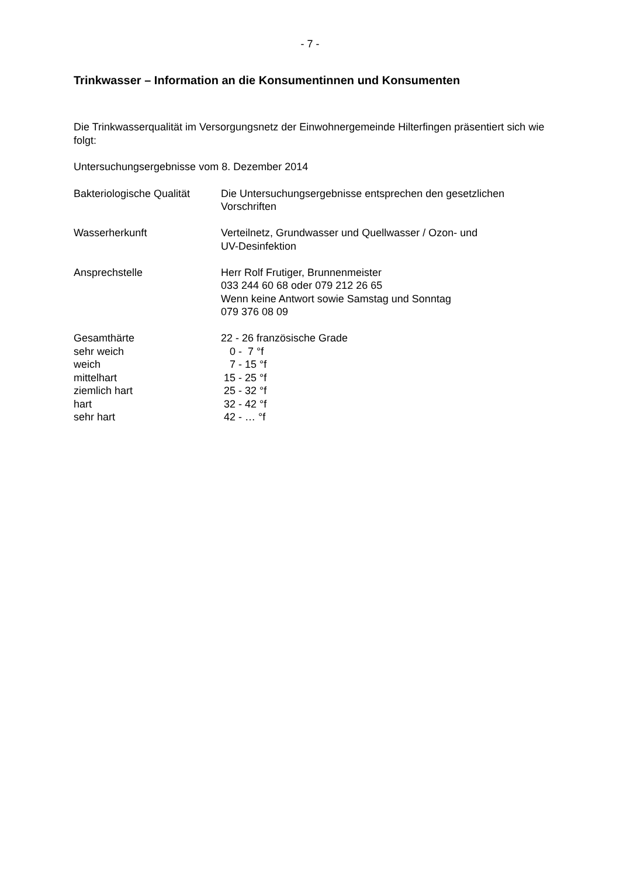- 7 -
Trinkwasser – Information an die Konsumentinnen und Konsumenten
Die Trinkwasserqualität im Versorgungsnetz der Einwohnergemeinde Hilterfingen präsentiert sich wie folgt:
Untersuchungsergebnisse vom 8. Dezember 2014
| Bakteriologische Qualität | Die Untersuchungsergebnisse entsprechen den gesetzlichen Vorschriften |
| Wasserherkunft | Verteilnetz, Grundwasser und Quellwasser / Ozon- und UV-Desinfektion |
| Ansprechstelle | Herr Rolf Frutiger, Brunnenmeister 033 244 60 68 oder 079 212 26 65 Wenn keine Antwort sowie Samstag und Sonntag 079 376 08 09 |
| Gesamthärte | 22 - 26 französische Grade |
| sehr weich | 0 - 7 °f |
| weich | 7 - 15 °f |
| mittelhart | 15 - 25 °f |
| ziemlich hart | 25 - 32 °f |
| hart | 32 - 42 °f |
| sehr hart | 42 - … °f |